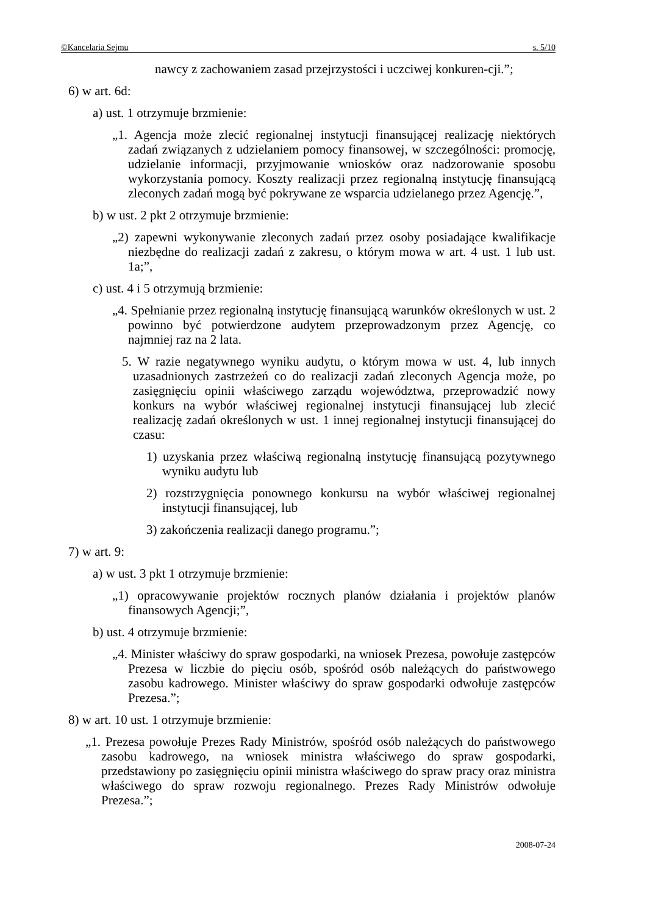©Kancelaria Sejmu s. 5/10
nawcy z zachowaniem zasad przejrzystości i uczciwej konkuren-cji.”;
6) w art. 6d:
a) ust. 1 otrzymuje brzmienie:
„1. Agencja może zlecić regionalnej instytucji finansującej realizację niektórych zadań związanych z udzielaniem pomocy finansowej, w szczególności: promocję, udzielanie informacji, przyjmowanie wniosków oraz nadzorowanie sposobu wykorzystania pomocy. Koszty realizacji przez regionalną instytucję finansującą zleconych zadań mogą być pokrywane ze wsparcia udzielanego przez Agencję.”,
b) w ust. 2 pkt 2 otrzymuje brzmienie:
„2) zapewni wykonywanie zleconych zadań przez osoby posiadające kwalifikacje niezbędne do realizacji zadań z zakresu, o którym mowa w art. 4 ust. 1 lub ust. 1a;”,
c) ust. 4 i 5 otrzymują brzmienie:
„4. Spełnianie przez regionalną instytucję finansującą warunków określonych w ust. 2 powinno być potwierdzone audytem przeprowadzonym przez Agencję, co najmniej raz na 2 lata.
5. W razie negatywnego wyniku audytu, o którym mowa w ust. 4, lub innych uzasadnionych zastrzeżeń co do realizacji zadań zleconych Agencja może, po zasięgnięciu opinii właściwego zarządu województwa, przeprowadzić nowy konkurs na wybór właściwej regionalnej instytucji finansującej lub zlecić realizację zadań określonych w ust. 1 innej regionalnej instytucji finansującej do czasu:
1) uzyskania przez właściwą regionalną instytucję finansującą pozytywnego wyniku audytu lub
2) rozstrzygnięcia ponownego konkursu na wybór właściwej regionalnej instytucji finansującej, lub
3) zakończenia realizacji danego programu.”;
7) w art. 9:
a) w ust. 3 pkt 1 otrzymuje brzmienie:
„1) opracowywanie projektów rocznych planów działania i projektów planów finansowych Agencji;”,
b) ust. 4 otrzymuje brzmienie:
„4. Minister właściwy do spraw gospodarki, na wniosek Prezesa, powołuje zastępców Prezesa w liczbie do pięciu osób, spośród osób należących do państwowego zasobu kadrowego. Minister właściwy do spraw gospodarki odwołuje zastępców Prezesa.”;
8) w art. 10 ust. 1 otrzymuje brzmienie:
„1. Prezesa powołuje Prezes Rady Ministrów, spośród osób należących do państwowego zasobu kadrowego, na wniosek ministra właściwego do spraw gospodarki, przedstawiony po zasięgnięciu opinii ministra właściwego do spraw pracy oraz ministra właściwego do spraw rozwoju regionalnego. Prezes Rady Ministrów odwołuje Prezesa.”;
2008-07-24